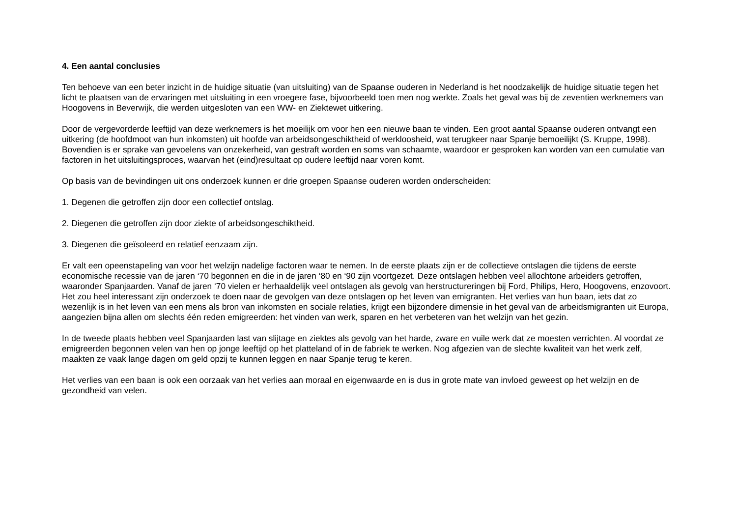4. Een aantal conclusies
Ten behoeve van een beter inzicht in de huidige situatie (van uitsluiting) van de Spaanse ouderen in Nederland is het noodzakelijk de huidige situatie tegen het licht te plaatsen van de ervaringen met uitsluiting in een vroegere fase, bijvoorbeeld toen men nog werkte. Zoals het geval was bij de zeventien werknemers van Hoogovens in Beverwijk, die werden uitgesloten van een WW- en Ziektewet uitkering.
Door de vergevorderde leeftijd van deze werknemers is het moeilijk om voor hen een nieuwe baan te vinden. Een groot aantal Spaanse ouderen ontvangt een uitkering (de hoofdmoot van hun inkomsten) uit hoofde van arbeidsongeschiktheid of werkloosheid, wat terugkeer naar Spanje bemoeilijkt (S. Kruppe, 1998). Bovendien is er sprake van gevoelens van onzekerheid, van gestraft worden en soms van schaamte, waardoor er gesproken kan worden van een cumulatie van factoren in het uitsluitingsproces, waarvan het (eind)resultaat op oudere leeftijd naar voren komt.
Op basis van de bevindingen uit ons onderzoek kunnen er drie groepen Spaanse ouderen worden onderscheiden:
1. Degenen die getroffen zijn door een collectief ontslag.
2. Diegenen die getroffen zijn door ziekte of arbeidsongeschiktheid.
3. Diegenen die geïsoleerd en relatief eenzaam zijn.
Er valt een opeenstapeling van voor het welzijn nadelige factoren waar te nemen. In de eerste plaats zijn er de collectieve ontslagen die tijdens de eerste economische recessie van de jaren ‘70 begonnen en die in de jaren ‘80 en ‘90 zijn voortgezet. Deze ontslagen hebben veel allochtone arbeiders getroffen, waaronder Spanjaarden. Vanaf de jaren ‘70 vielen er herhaaldelijk veel ontslagen als gevolg van herstructureringen bij Ford, Philips, Hero, Hoogovens, enzovoort. Het zou heel interessant zijn onderzoek te doen naar de gevolgen van deze ontslagen op het leven van emigranten. Het verlies van hun baan, iets dat zo wezenlijk is in het leven van een mens als bron van inkomsten en sociale relaties, krijgt een bijzondere dimensie in het geval van de arbeidsmigranten uit Europa, aangezien bijna allen om slechts één reden emigreerden: het vinden van werk, sparen en het verbeteren van het welzijn van het gezin.
In de tweede plaats hebben veel Spanjaarden last van slijtage en ziektes als gevolg van het harde, zware en vuile werk dat ze moesten verrichten. Al voordat ze emigreerden begonnen velen van hen op jonge leeftijd op het platteland of in de fabriek te werken. Nog afgezien van de slechte kwaliteit van het werk zelf, maakten ze vaak lange dagen om geld opzij te kunnen leggen en naar Spanje terug te keren.
Het verlies van een baan is ook een oorzaak van het verlies aan moraal en eigenwaarde en is dus in grote mate van invloed geweest op het welzijn en de gezondheid van velen.